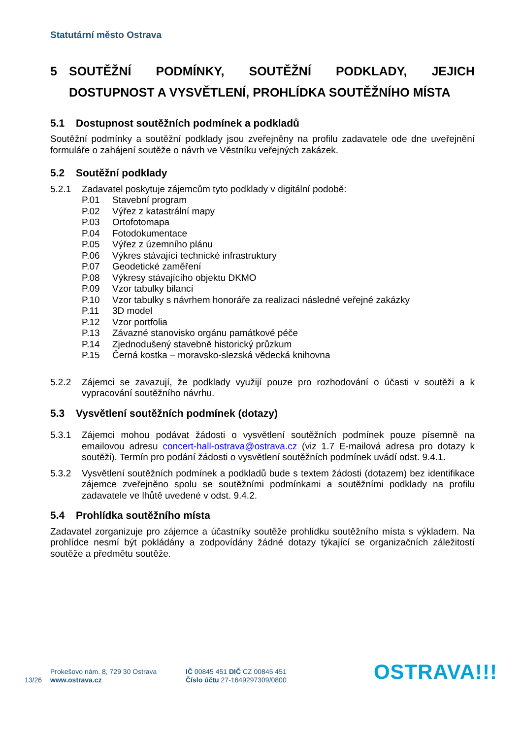Statutární město Ostrava
5 SOUTĚŽNÍ PODMÍNKY, SOUTĚŽNÍ PODKLADY, JEJICH DOSTUPNOST A VYSVĚTLENÍ, PROHLÍDKA SOUTĚŽNÍHO MÍSTA
5.1 Dostupnost soutěžních podmínek a podkladů
Soutěžní podmínky a soutěžní podklady jsou zveřejněny na profilu zadavatele ode dne uveřejnění formuláře o zahájení soutěže o návrh ve Věstníku veřejných zakázek.
5.2 Soutěžní podklady
5.2.1 Zadavatel poskytuje zájemcům tyto podklady v digitální podobě:
P.01 Stavební program
P.02 Výřez z katastrální mapy
P.03 Ortofotomapa
P.04 Fotodokumentace
P.05 Výřez z územního plánu
P.06 Výkres stávající technické infrastruktury
P.07 Geodetické zaměření
P.08 Výkresy stávajícího objektu DKMO
P.09 Vzor tabulky bilancí
P.10 Vzor tabulky s návrhem honoráře za realizaci následné veřejné zakázky
P.11 3D model
P.12 Vzor portfolia
P.13 Závazné stanovisko orgánu památkové péče
P.14 Zjednodušený stavebně historický průzkum
P.15 Černá kostka – moravsko-slezská vědecká knihovna
5.2.2 Zájemci se zavazují, že podklady využijí pouze pro rozhodování o účasti v soutěži a k vypracování soutěžního návrhu.
5.3 Vysvětlení soutěžních podmínek (dotazy)
5.3.1 Zájemci mohou podávat žádosti o vysvětlení soutěžních podmínek pouze písemně na emailovou adresu concert-hall-ostrava@ostrava.cz (viz 1.7 E-mailová adresa pro dotazy k soutěži). Termín pro podání žádosti o vysvětlení soutěžních podmínek uvádí odst. 9.4.1.
5.3.2 Vysvětlení soutěžních podmínek a podkladů bude s textem žádosti (dotazem) bez identifikace zájemce zveřejněno spolu se soutěžními podmínkami a soutěžními podklady na profilu zadavatele ve lhůtě uvedené v odst. 9.4.2.
5.4 Prohlídka soutěžního místa
Zadavatel zorganizuje pro zájemce a účastníky soutěže prohlídku soutěžního místa s výkladem. Na prohlídce nesmí být pokládány a zodpovídány žádné dotazy týkající se organizačních záležitostí soutěže a předmětu soutěže.
13/26
Prokešovo nám. 8, 729 30 Ostrava
www.ostrava.cz
IČ 00845 451 DIČ CZ 00845 451
Číslo účtu 27-1649297309/0800
OSTRAVA!!!